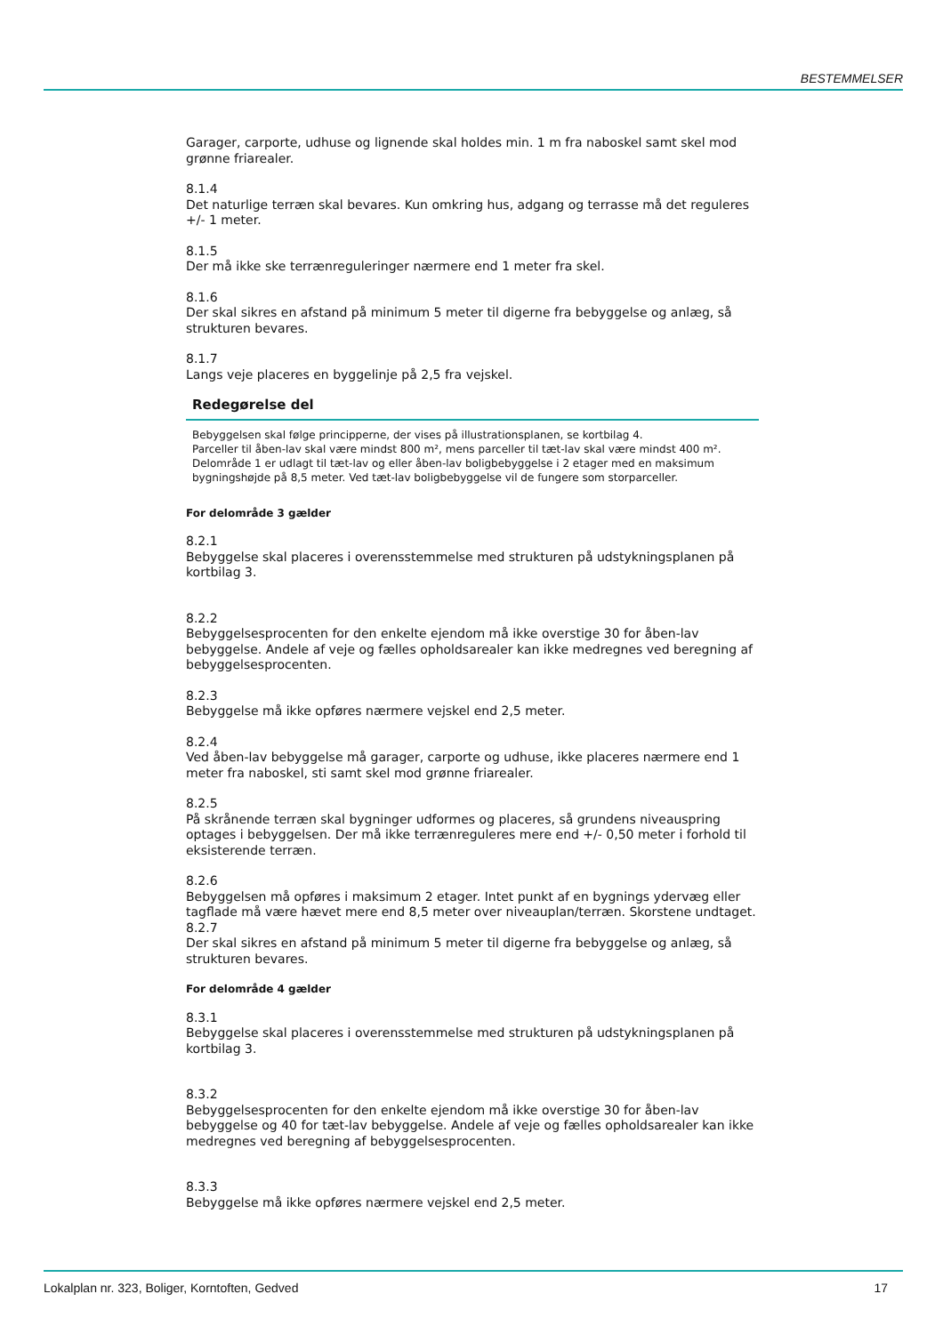BESTEMMELSER
Garager, carporte, udhuse og lignende skal holdes min. 1 m fra naboskel samt skel mod grønne friarealer.
8.1.4
Det naturlige terræn skal bevares. Kun omkring hus, adgang og terrasse må det reguleres +/- 1 meter.
8.1.5
Der må ikke ske terrænreguleringer nærmere end 1 meter fra skel.
8.1.6
Der skal sikres en afstand på minimum 5 meter til digerne fra bebyggelse og anlæg, så strukturen bevares.
8.1.7
Langs veje placeres en byggelinje på 2,5 fra vejskel.
Redegørelse del
Bebyggelsen skal følge principperne, der vises på illustrationsplanen, se kortbilag 4.
Parceller til åben-lav skal være mindst 800 m², mens parceller til tæt-lav skal være mindst 400 m².
Delområde 1 er udlagt til tæt-lav og eller åben-lav boligbebyggelse i 2 etager med en maksimum bygningshøjde på 8,5 meter. Ved tæt-lav boligbebyggelse vil de fungere som storparceller.
For delområde 3 gælder
8.2.1
Bebyggelse skal placeres i overensstemmelse med strukturen på udstykningsplanen på kortbilag 3.
8.2.2
Bebyggelsesprocenten for den enkelte ejendom må ikke overstige 30 for åben-lav bebyggelse. Andele af veje og fælles opholdsarealer kan ikke medregnes ved beregning af bebyggelsesprocenten.
8.2.3
Bebyggelse må ikke opføres nærmere vejskel end 2,5 meter.
8.2.4
Ved åben-lav bebyggelse må garager, carporte og udhuse, ikke placeres nærmere end 1 meter fra naboskel, sti samt skel mod grønne friarealer.
8.2.5
På skrånende terræn skal bygninger udformes og placeres, så grundens niveauspring optages i bebyggelsen. Der må ikke terrænreguleres mere end +/- 0,50 meter i forhold til eksisterende terræn.
8.2.6
Bebyggelsen må opføres i maksimum 2 etager. Intet punkt af en bygnings ydervæg eller tagflade må være hævet mere end 8,5 meter over niveauplan/terræn. Skorstene undtaget.
8.2.7
Der skal sikres en afstand på minimum 5 meter til digerne fra bebyggelse og anlæg, så strukturen bevares.
For delområde 4 gælder
8.3.1
Bebyggelse skal placeres i overensstemmelse med strukturen på udstykningsplanen på kortbilag 3.
8.3.2
Bebyggelsesprocenten for den enkelte ejendom må ikke overstige 30 for åben-lav bebyggelse og 40 for tæt-lav bebyggelse. Andele af veje og fælles opholdsarealer kan ikke medregnes ved beregning af bebyggelsesprocenten.
8.3.3
Bebyggelse må ikke opføres nærmere vejskel end 2,5 meter.
Lokalplan nr. 323, Boliger, Korntoften, Gedved 17